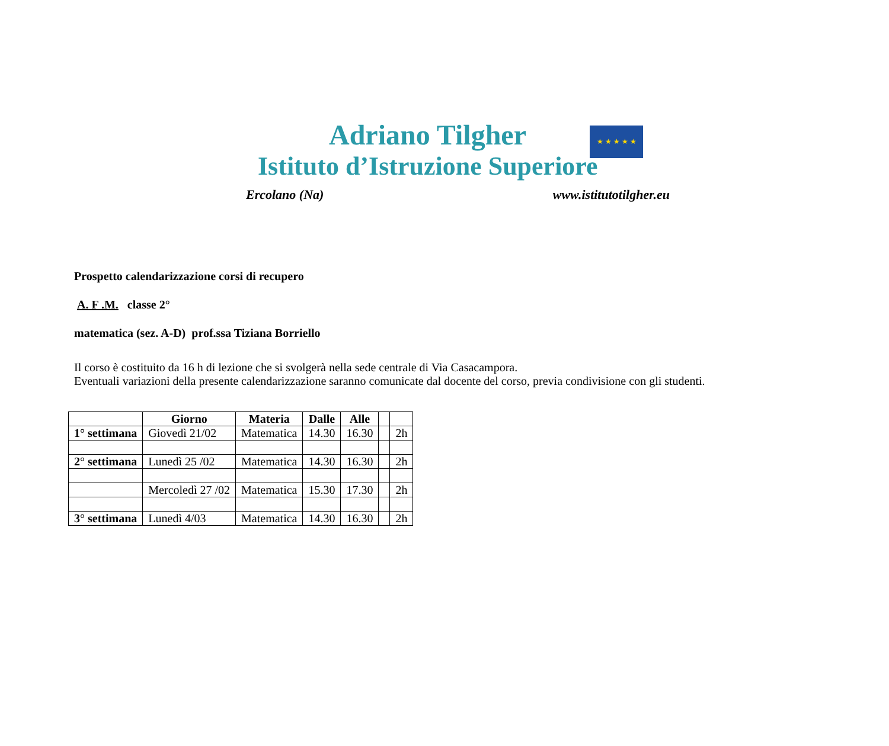★ ★ ★ ★ ★
Adriano Tilgher
Istituto d’Istruzione Superiore
Ercolano (Na) www.istitutotilgher.eu
Prospetto calendarizzazione corsi di recupero
A. F .M. classe 2°
matematica (sez. A-D) prof.ssa Tiziana Borriello
Il corso è costituito da 16 h di lezione che si svolgerà nella sede centrale di Via Casacampora.
Eventuali variazioni della presente calendarizzazione saranno comunicate dal docente del corso, previa condivisione con gli studenti.
| | Giorno | Materia | Dalle | Alle | | |
| --- | --- | --- | --- | --- | --- | --- |
| 1° settimana | Giovedì 21/02 | Matematica | 14.30 | 16.30 | | 2h |
| 2° settimana | Lunedì 25 /02 | Matematica | 14.30 | 16.30 | | 2h |
| | Mercoledì 27 /02 | Matematica | 15.30 | 17.30 | | 2h |
| 3° settimana | Lunedì 4/03 | Matematica | 14.30 | 16.30 | | 2h |